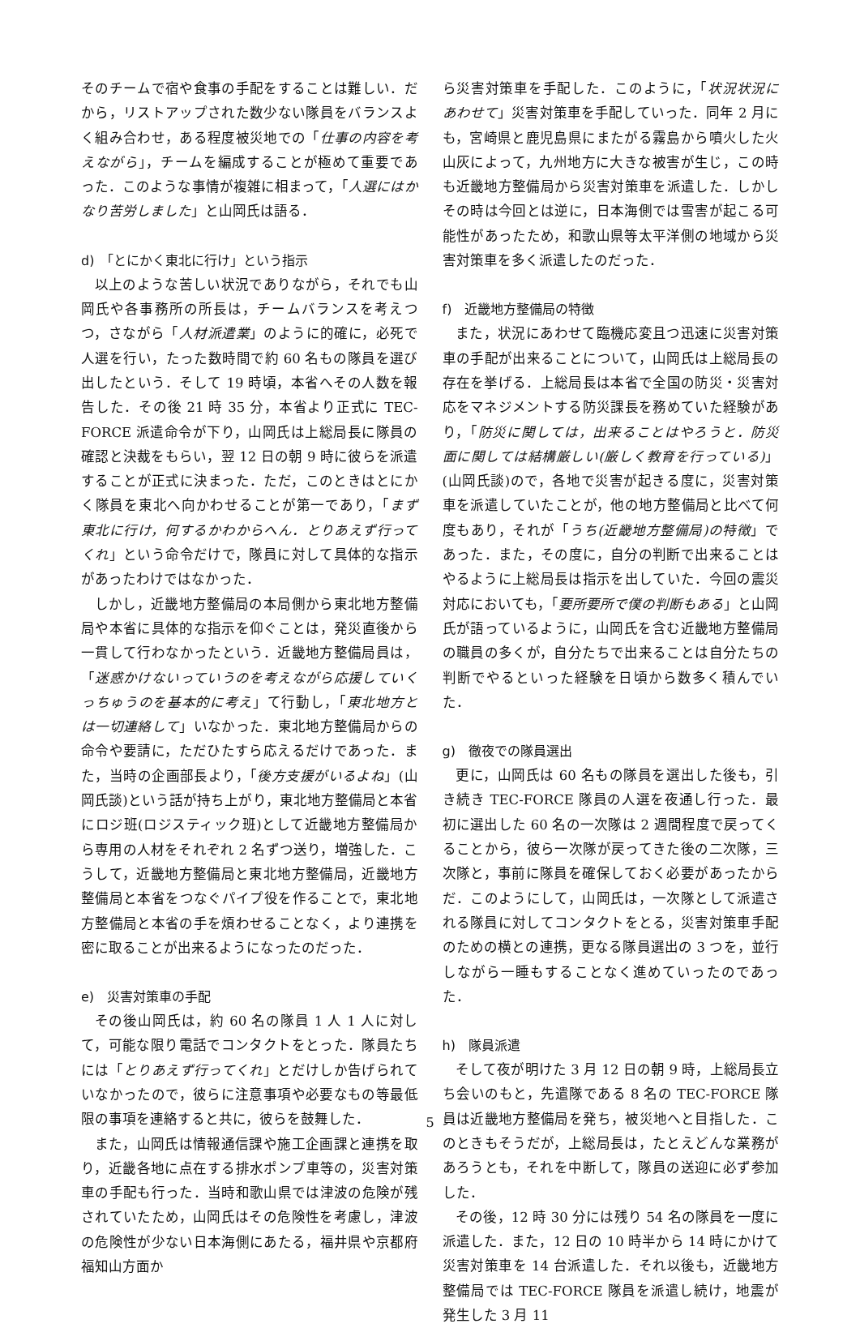そのチームで宿や食事の手配をすることは難しい．だから，リストアップされた数少ない隊員をバランスよく組み合わせ，ある程度被災地での「仕事の内容を考えながら」，チームを編成することが極めて重要であった．このような事情が複雑に相まって，「人選にはかなり苦労しました」と山岡氏は語る．
d)　「とにかく東北に行け」という指示
以上のような苦しい状況でありながら，それでも山岡氏や各事務所の所長は，チームバランスを考えつつ，さながら「人材派遣業」のように的確に，必死で人選を行い，たった数時間で約 60 名もの隊員を選び出したという．そして 19 時頃，本省へその人数を報告した．その後 21 時 35 分，本省より正式に TEC-FORCE 派遣命令が下り，山岡氏は上総局長に隊員の確認と決裁をもらい，翌 12 日の朝 9 時に彼らを派遣することが正式に決まった．ただ，このときはとにかく隊員を東北へ向かわせることが第一であり，「まず東北に行け，何するかわからへん．とりあえず行ってくれ」という命令だけで，隊員に対して具体的な指示があったわけではなかった．
しかし，近畿地方整備局の本局側から東北地方整備局や本省に具体的な指示を仰ぐことは，発災直後から一貫して行わなかったという．近畿地方整備局員は，「迷惑かけないっていうのを考えながら応援していくっちゅうのを基本的に考え」て行動し，「東北地方とは一切連絡して」いなかった．東北地方整備局からの命令や要請に，ただひたすら応えるだけであった．また，当時の企画部長より，「後方支援がいるよね」(山岡氏談)という話が持ち上がり，東北地方整備局と本省にロジ班(ロジスティック班)として近畿地方整備局から専用の人材をそれぞれ 2 名ずつ送り，増強した．こうして，近畿地方整備局と東北地方整備局，近畿地方整備局と本省をつなぐパイプ役を作ることで，東北地方整備局と本省の手を煩わせることなく，より連携を密に取ることが出来るようになったのだった．
e)　災害対策車の手配
その後山岡氏は，約 60 名の隊員 1 人 1 人に対して，可能な限り電話でコンタクトをとった．隊員たちには「とりあえず行ってくれ」とだけしか告げられていなかったので，彼らに注意事項や必要なもの等最低限の事項を連絡すると共に，彼らを鼓舞した．
また，山岡氏は情報通信課や施工企画課と連携を取り，近畿各地に点在する排水ポンプ車等の，災害対策車の手配も行った．当時和歌山県では津波の危険が残されていたため，山岡氏はその危険性を考慮し，津波の危険性が少ない日本海側にあたる，福井県や京都府福知山方面か
ら災害対策車を手配した．このように，「状況状況にあわせて」災害対策車を手配していった．同年 2 月にも，宮崎県と鹿児島県にまたがる霧島から噴火した火山灰によって，九州地方に大きな被害が生じ，この時も近畿地方整備局から災害対策車を派遣した．しかしその時は今回とは逆に，日本海側では雪害が起こる可能性があったため，和歌山県等太平洋側の地域から災害対策車を多く派遣したのだった．
f)　近畿地方整備局の特徴
また，状況にあわせて臨機応変且つ迅速に災害対策車の手配が出来ることについて，山岡氏は上総局長の存在を挙げる．上総局長は本省で全国の防災・災害対応をマネジメントする防災課長を務めていた経験があり，「防災に関しては，出来ることはやろうと．防災面に関しては結構厳しい(厳しく教育を行っている)」(山岡氏談)ので，各地で災害が起きる度に，災害対策車を派遣していたことが，他の地方整備局と比べて何度もあり，それが「うち(近畿地方整備局)の特徴」であった．また，その度に，自分の判断で出来ることはやるように上総局長は指示を出していた．今回の震災対応においても，「要所要所で僕の判断もある」と山岡氏が語っているように，山岡氏を含む近畿地方整備局の職員の多くが，自分たちで出来ることは自分たちの判断でやるといった経験を日頃から数多く積んでいた．
g)　徹夜での隊員選出
更に，山岡氏は 60 名もの隊員を選出した後も，引き続き TEC-FORCE 隊員の人選を夜通し行った．最初に選出した 60 名の一次隊は 2 週間程度で戻ってくることから，彼ら一次隊が戻ってきた後の二次隊，三次隊と，事前に隊員を確保しておく必要があったからだ．このようにして，山岡氏は，一次隊として派遣される隊員に対してコンタクトをとる，災害対策車手配のための横との連携，更なる隊員選出の 3 つを，並行しながら一睡もすることなく進めていったのであった．
h)　隊員派遣
そして夜が明けた 3 月 12 日の朝 9 時，上総局長立ち会いのもと，先遣隊である 8 名の TEC-FORCE 隊員は近畿地方整備局を発ち，被災地へと目指した．このときもそうだが，上総局長は，たとえどんな業務があろうとも，それを中断して，隊員の送迎に必ず参加した．
その後，12 時 30 分には残り 54 名の隊員を一度に派遣した．また，12 日の 10 時半から 14 時にかけて災害対策車を 14 台派遣した．それ以後も，近畿地方整備局では TEC-FORCE 隊員を派遣し続け，地震が発生した 3 月 11
5